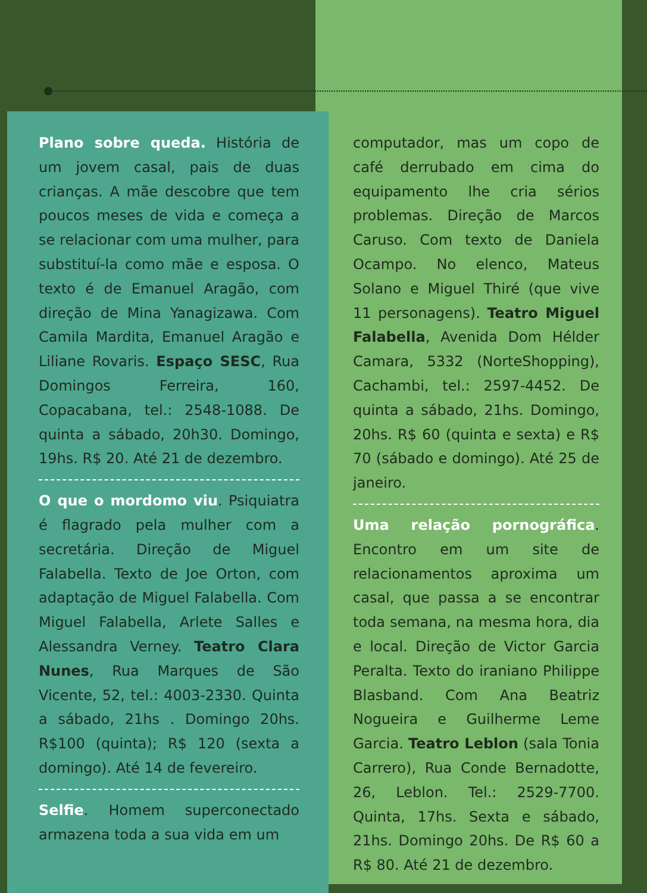Plano sobre queda. História de um jovem casal, pais de duas crianças. A mãe descobre que tem poucos meses de vida e começa a se relacionar com uma mulher, para substituí-la como mãe e esposa. O texto é de Emanuel Aragão, com direção de Mina Yanagizawa. Com Camila Mardita, Emanuel Aragão e Liliane Rovaris. Espaço SESC, Rua Domingos Ferreira, 160, Copacabana, tel.: 2548-1088. De quinta a sábado, 20h30. Domingo, 19hs. R$ 20. Até 21 de dezembro.
O que o mordomo viu. Psiquiatra é flagrado pela mulher com a secretária. Direção de Miguel Falabella. Texto de Joe Orton, com adaptação de Miguel Falabella. Com Miguel Falabella, Arlete Salles e Alessandra Verney. Teatro Clara Nunes, Rua Marques de São Vicente, 52, tel.: 4003-2330. Quinta a sábado, 21hs . Domingo 20hs. R$100 (quinta); R$ 120 (sexta a domingo). Até 14 de fevereiro.
Selfie. Homem superconectado armazena toda a sua vida em um
computador, mas um copo de café derrubado em cima do equipamento lhe cria sérios problemas. Direção de Marcos Caruso. Com texto de Daniela Ocampo. No elenco, Mateus Solano e Miguel Thiré (que vive 11 personagens). Teatro Miguel Falabella, Avenida Dom Hélder Camara, 5332 (NorteShopping), Cachambi, tel.: 2597-4452. De quinta a sábado, 21hs. Domingo, 20hs. R$ 60 (quinta e sexta) e R$ 70 (sábado e domingo). Até 25 de janeiro.
Uma relação pornográfica. Encontro em um site de relacionamentos aproxima um casal, que passa a se encontrar toda semana, na mesma hora, dia e local. Direção de Victor Garcia Peralta. Texto do iraniano Philippe Blasband. Com Ana Beatriz Nogueira e Guilherme Leme Garcia. Teatro Leblon (sala Tonia Carrero), Rua Conde Bernadotte, 26, Leblon. Tel.: 2529-7700. Quinta, 17hs. Sexta e sábado, 21hs. Domingo 20hs. De R$ 60 a R$ 80. Até 21 de dezembro.